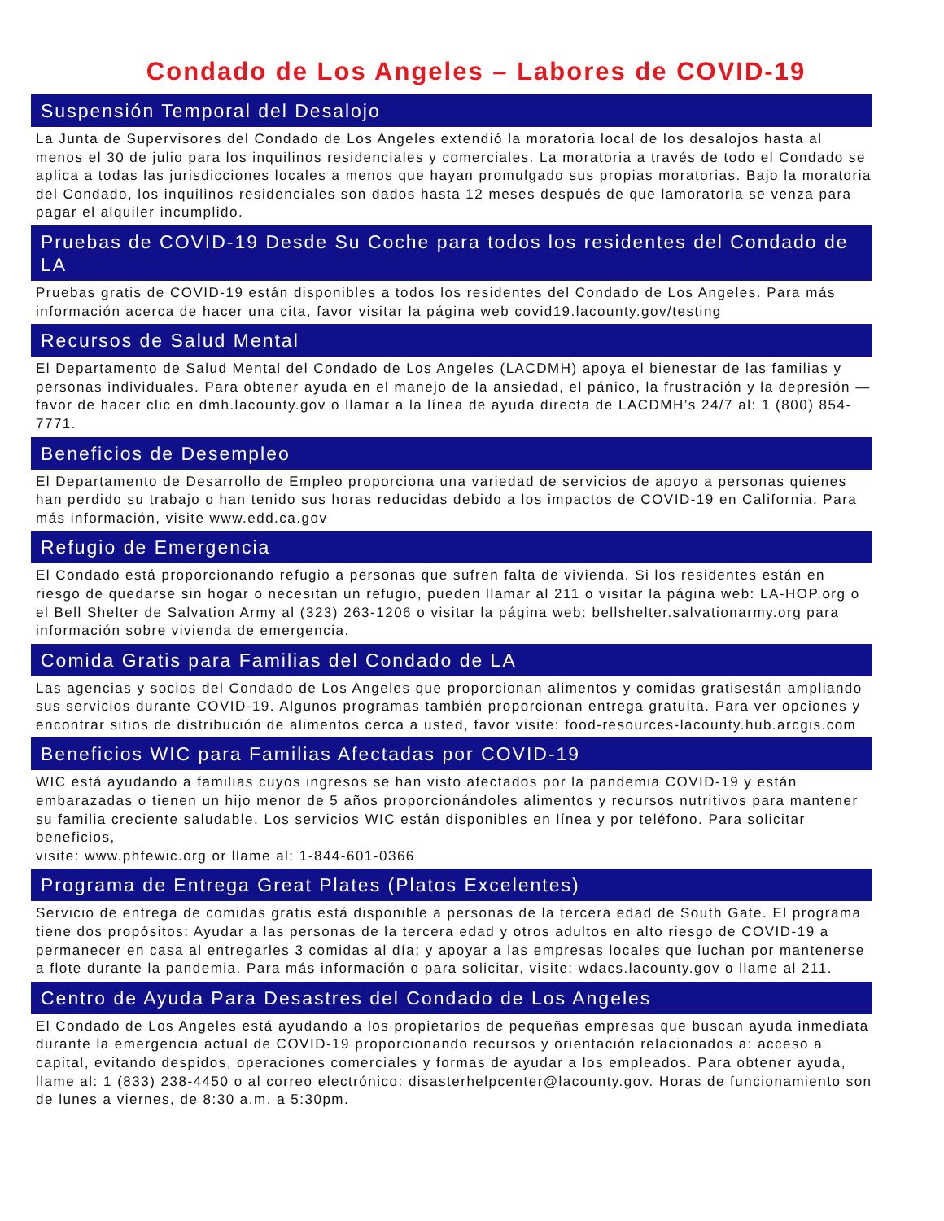Condado de Los Angeles – Labores de COVID-19
Suspensión Temporal del Desalojo
La Junta de Supervisores del Condado de Los Angeles extendió la moratoria local de los desalojos hasta al menos el 30 de julio para los inquilinos residenciales y comerciales. La moratoria a través de todo el Condado se aplica a todas las jurisdicciones locales a menos que hayan promulgado sus propias moratorias. Bajo la moratoria del Condado, los inquilinos residenciales son dados hasta 12 meses después de que lamoratoria se venza para pagar el alquiler incumplido.
Pruebas de COVID-19 Desde Su Coche para todos los residentes del Condado de LA
Pruebas gratis de COVID-19 están disponibles a todos los residentes del Condado de Los Angeles. Para más información acerca de hacer una cita, favor visitar la página web covid19.lacounty.gov/testing
Recursos de Salud Mental
El Departamento de Salud Mental del Condado de Los Angeles (LACDMH) apoya el bienestar de las familias y personas individuales. Para obtener ayuda en el manejo de la ansiedad, el pánico, la frustración y la depresión —favor de hacer clic en dmh.lacounty.gov o llamar a la línea de ayuda directa de LACDMH’s 24/7 al: 1 (800) 854-7771.
Beneficios de Desempleo
El Departamento de Desarrollo de Empleo proporciona una variedad de servicios de apoyo a personas quienes han perdido su trabajo o han tenido sus horas reducidas debido a los impactos de COVID-19 en California. Para más información, visite www.edd.ca.gov
Refugio de Emergencia
El Condado está proporcionando refugio a personas que sufren falta de vivienda. Si los residentes están en riesgo de quedarse sin hogar o necesitan un refugio, pueden llamar al 211 o visitar la página web: LA-HOP.org o el Bell Shelter de Salvation Army al (323) 263-1206 o visitar la página web: bellshelter.salvationarmy.org para información sobre vivienda de emergencia.
Comida Gratis para Familias del Condado de LA
Las agencias y socios del Condado de Los Angeles que proporcionan alimentos y comidas gratisestán ampliando sus servicios durante COVID-19. Algunos programas también proporcionan entrega gratuita. Para ver opciones y encontrar sitios de distribución de alimentos cerca a usted, favor visite: food-resources-lacounty.hub.arcgis.com
Beneficios WIC para Familias Afectadas por COVID-19
WIC está ayudando a familias cuyos ingresos se han visto afectados por la pandemia COVID-19 y están embarazadas o tienen un hijo menor de 5 años proporcionándoles alimentos y recursos nutritivos para mantener su familia creciente saludable. Los servicios WIC están disponibles en línea y por teléfono. Para solicitar beneficios,
visite: www.phfewic.org or llame al: 1-844-601-0366
Programa de Entrega Great Plates (Platos Excelentes)
Servicio de entrega de comidas gratis está disponible a personas de la tercera edad de South Gate. El programa tiene dos propósitos: Ayudar a las personas de la tercera edad y otros adultos en alto riesgo de COVID-19 a permanecer en casa al entregarles 3 comidas al día; y apoyar a las empresas locales que luchan por mantenerse a flote durante la pandemia. Para más información o para solicitar, visite: wdacs.lacounty.gov o llame al 211.
Centro de Ayuda Para Desastres del Condado de Los Angeles
El Condado de Los Angeles está ayudando a los propietarios de pequeñas empresas que buscan ayuda inmediata durante la emergencia actual de COVID-19 proporcionando recursos y orientación relacionados a: acceso a capital, evitando despidos, operaciones comerciales y formas de ayudar a los empleados. Para obtener ayuda, llame al: 1 (833) 238-4450 o al correo electrónico: disasterhelpcenter@lacounty.gov. Horas de funcionamiento son de lunes a viernes, de 8:30 a.m. a 5:30pm.